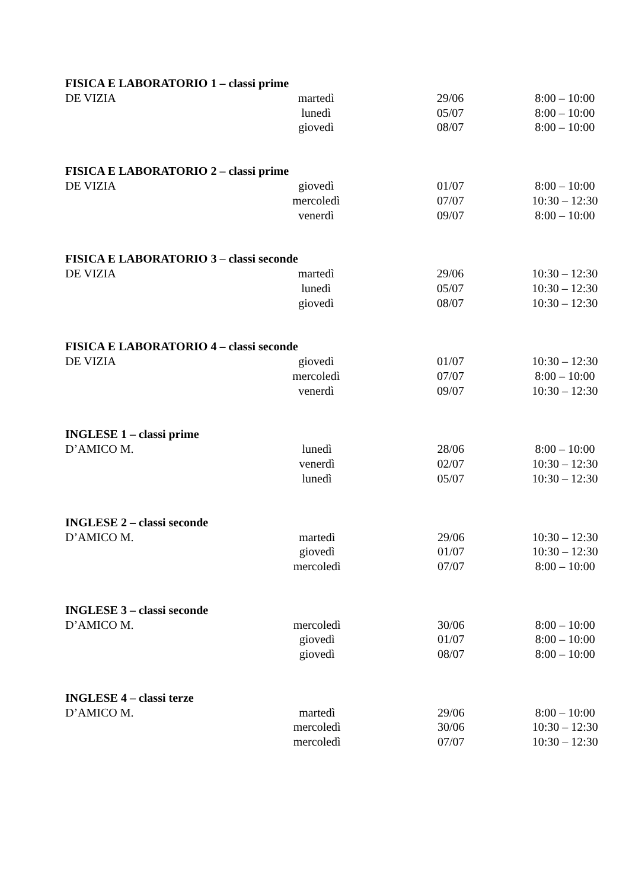FISICA E LABORATORIO 1 – classi prime
| DE VIZIA | martedì | 29/06 | 8:00 – 10:00 |
| | lunedì | 05/07 | 8:00 – 10:00 |
| | giovedì | 08/07 | 8:00 – 10:00 |
FISICA E LABORATORIO 2 – classi prime
| DE VIZIA | giovedì | 01/07 | 8:00 – 10:00 |
| | mercoledì | 07/07 | 10:30 – 12:30 |
| | venerdì | 09/07 | 8:00 – 10:00 |
FISICA E LABORATORIO 3 – classi seconde
| DE VIZIA | martedì | 29/06 | 10:30 – 12:30 |
| | lunedì | 05/07 | 10:30 – 12:30 |
| | giovedì | 08/07 | 10:30 – 12:30 |
FISICA E LABORATORIO 4 – classi seconde
| DE VIZIA | giovedì | 01/07 | 10:30 – 12:30 |
| | mercoledì | 07/07 | 8:00 – 10:00 |
| | venerdì | 09/07 | 10:30 – 12:30 |
INGLESE 1 – classi prime
| D’AMICO M. | lunedì | 28/06 | 8:00 – 10:00 |
| | venerdì | 02/07 | 10:30 – 12:30 |
| | lunedì | 05/07 | 10:30 – 12:30 |
INGLESE 2 – classi seconde
| D’AMICO M. | martedì | 29/06 | 10:30 – 12:30 |
| | giovedì | 01/07 | 10:30 – 12:30 |
| | mercoledì | 07/07 | 8:00 – 10:00 |
INGLESE 3 – classi seconde
| D’AMICO M. | mercoledì | 30/06 | 8:00 – 10:00 |
| | giovedì | 01/07 | 8:00 – 10:00 |
| | giovedì | 08/07 | 8:00 – 10:00 |
INGLESE 4 – classi terze
| D’AMICO M. | martedì | 29/06 | 8:00 – 10:00 |
| | mercoledì | 30/06 | 10:30 – 12:30 |
| | mercoledì | 07/07 | 10:30 – 12:30 |